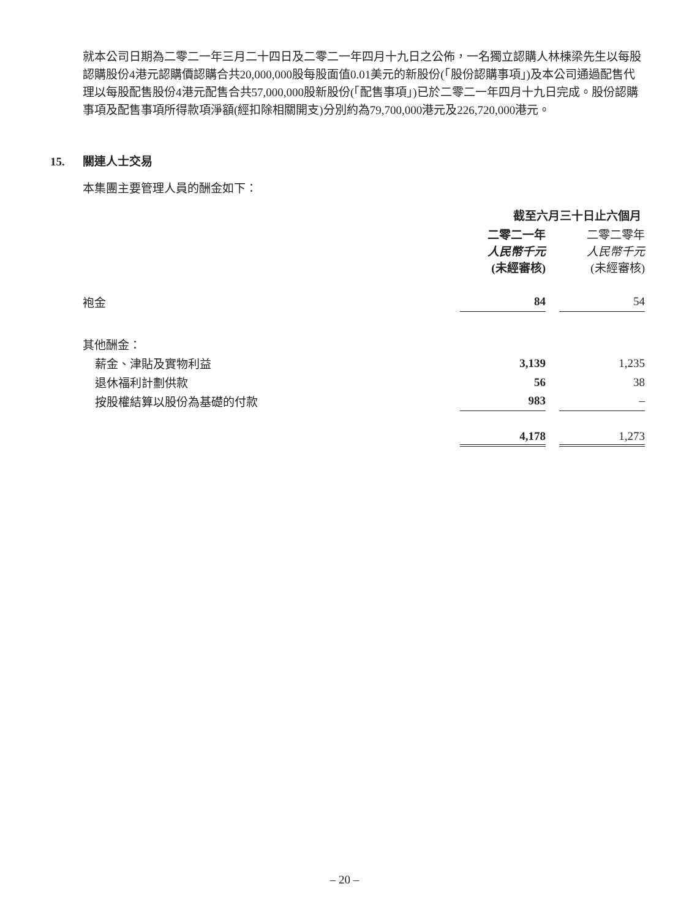就本公司日期為二零二一年三月二十四日及二零二一年四月十九日之公佈，一名獨立認購人林棟梁先生以每股認購股份4港元認購價認購合共20,000,000股每股面值0.01美元的新股份(「股份認購事項」)及本公司通過配售代理以每股配售股份4港元配售合共57,000,000股新股份(「配售事項」)已於二零二一年四月十九日完成。股份認購事項及配售事項所得款項淨額(經扣除相關開支)分別約為79,700,000港元及226,720,000港元。
15. 關連人士交易
本集團主要管理人員的酬金如下：
| | 截至六月三十日止六個月 | | |
| | 二零二一年 人民幣千元 (未經審核) | | 二零二零年 人民幣千元 (未經審核) |
| 袍金 | 84 | | 54 |
| 其他酬金： | | | |
| 薪金、津貼及實物利益 | 3,139 | | 1,235 |
| 退休福利計劃供款 | 56 | | 38 |
| 按股權結算以股份為基礎的付款 | 983 | | – |
| | 4,178 | | 1,273 |
– 20 –